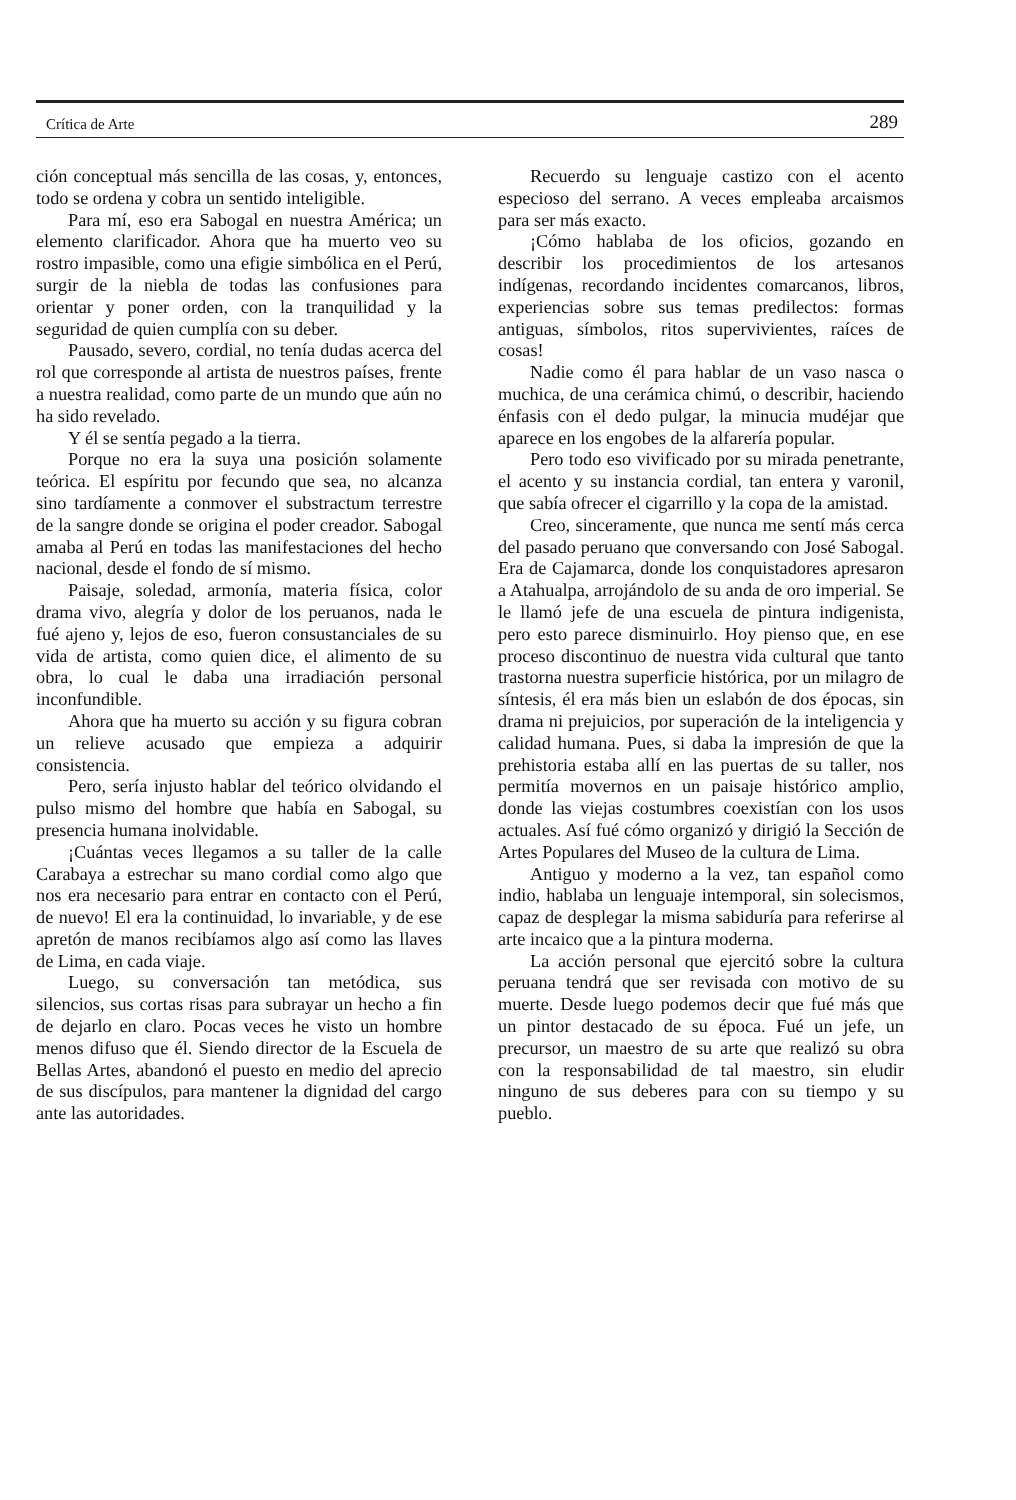Crítica de Arte 289
ción conceptual más sencilla de las cosas, y, entonces, todo se ordena y cobra un sentido inteligible.
Para mí, eso era Sabogal en nuestra América; un elemento clarificador. Ahora que ha muerto veo su rostro impasible, como una efigie simbólica en el Perú, surgir de la niebla de todas las confusiones para orientar y poner orden, con la tranquilidad y la seguridad de quien cumplía con su deber.
Pausado, severo, cordial, no tenía dudas acerca del rol que corresponde al artista de nuestros países, frente a nuestra realidad, como parte de un mundo que aún no ha sido revelado.
Y él se sentía pegado a la tierra.
Porque no era la suya una posición solamente teórica. El espíritu por fecundo que sea, no alcanza sino tardíamente a conmover el substractum terrestre de la sangre donde se origina el poder creador. Sabogal amaba al Perú en todas las manifestaciones del hecho nacional, desde el fondo de sí mismo.
Paisaje, soledad, armonía, materia física, color drama vivo, alegría y dolor de los peruanos, nada le fué ajeno y, lejos de eso, fueron consustanciales de su vida de artista, como quien dice, el alimento de su obra, lo cual le daba una irradiación personal inconfundible.
Ahora que ha muerto su acción y su figura cobran un relieve acusado que empieza a adquirir consistencia.
Pero, sería injusto hablar del teórico olvidando el pulso mismo del hombre que había en Sabogal, su presencia humana inolvidable.
¡Cuántas veces llegamos a su taller de la calle Carabaya a estrechar su mano cordial como algo que nos era necesario para entrar en contacto con el Perú, de nuevo! El era la continuidad, lo invariable, y de ese apretón de manos recibíamos algo así como las llaves de Lima, en cada viaje.
Luego, su conversación tan metódica, sus silencios, sus cortas risas para subrayar un hecho a fin de dejarlo en claro. Pocas veces he visto un hombre menos difuso que él. Siendo director de la Escuela de Bellas Artes, abandonó el puesto en medio del aprecio de sus discípulos, para mantener la dignidad del cargo ante las autoridades.
Recuerdo su lenguaje castizo con el acento especioso del serrano. A veces empleaba arcaismos para ser más exacto.
¡Cómo hablaba de los oficios, gozando en describir los procedimientos de los artesanos indígenas, recordando incidentes comarcanos, libros, experiencias sobre sus temas predilectos: formas antiguas, símbolos, ritos supervivientes, raíces de cosas!
Nadie como él para hablar de un vaso nasca o muchica, de una cerámica chimú, o describir, haciendo énfasis con el dedo pulgar, la minucia mudéjar que aparece en los engobes de la alfarería popular.
Pero todo eso vivificado por su mirada penetrante, el acento y su instancia cordial, tan entera y varonil, que sabía ofrecer el cigarrillo y la copa de la amistad.
Creo, sinceramente, que nunca me sentí más cerca del pasado peruano que conversando con José Sabogal. Era de Cajamarca, donde los conquistadores apresaron a Atahualpa, arrojándolo de su anda de oro imperial. Se le llamó jefe de una escuela de pintura indigenista, pero esto parece disminuirlo. Hoy pienso que, en ese proceso discontinuo de nuestra vida cultural que tanto trastorna nuestra superficie histórica, por un milagro de síntesis, él era más bien un eslabón de dos épocas, sin drama ni prejuicios, por superación de la inteligencia y calidad humana. Pues, si daba la impresión de que la prehistoria estaba allí en las puertas de su taller, nos permitía movernos en un paisaje histórico amplio, donde las viejas costumbres coexistían con los usos actuales. Así fué cómo organizó y dirigió la Sección de Artes Populares del Museo de la cultura de Lima.
Antiguo y moderno a la vez, tan español como indio, hablaba un lenguaje intemporal, sin solecismos, capaz de desplegar la misma sabiduría para referirse al arte incaico que a la pintura moderna.
La acción personal que ejercitó sobre la cultura peruana tendrá que ser revisada con motivo de su muerte. Desde luego podemos decir que fué más que un pintor destacado de su época. Fué un jefe, un precursor, un maestro de su arte que realizó su obra con la responsabilidad de tal maestro, sin eludir ninguno de sus deberes para con su tiempo y su pueblo.